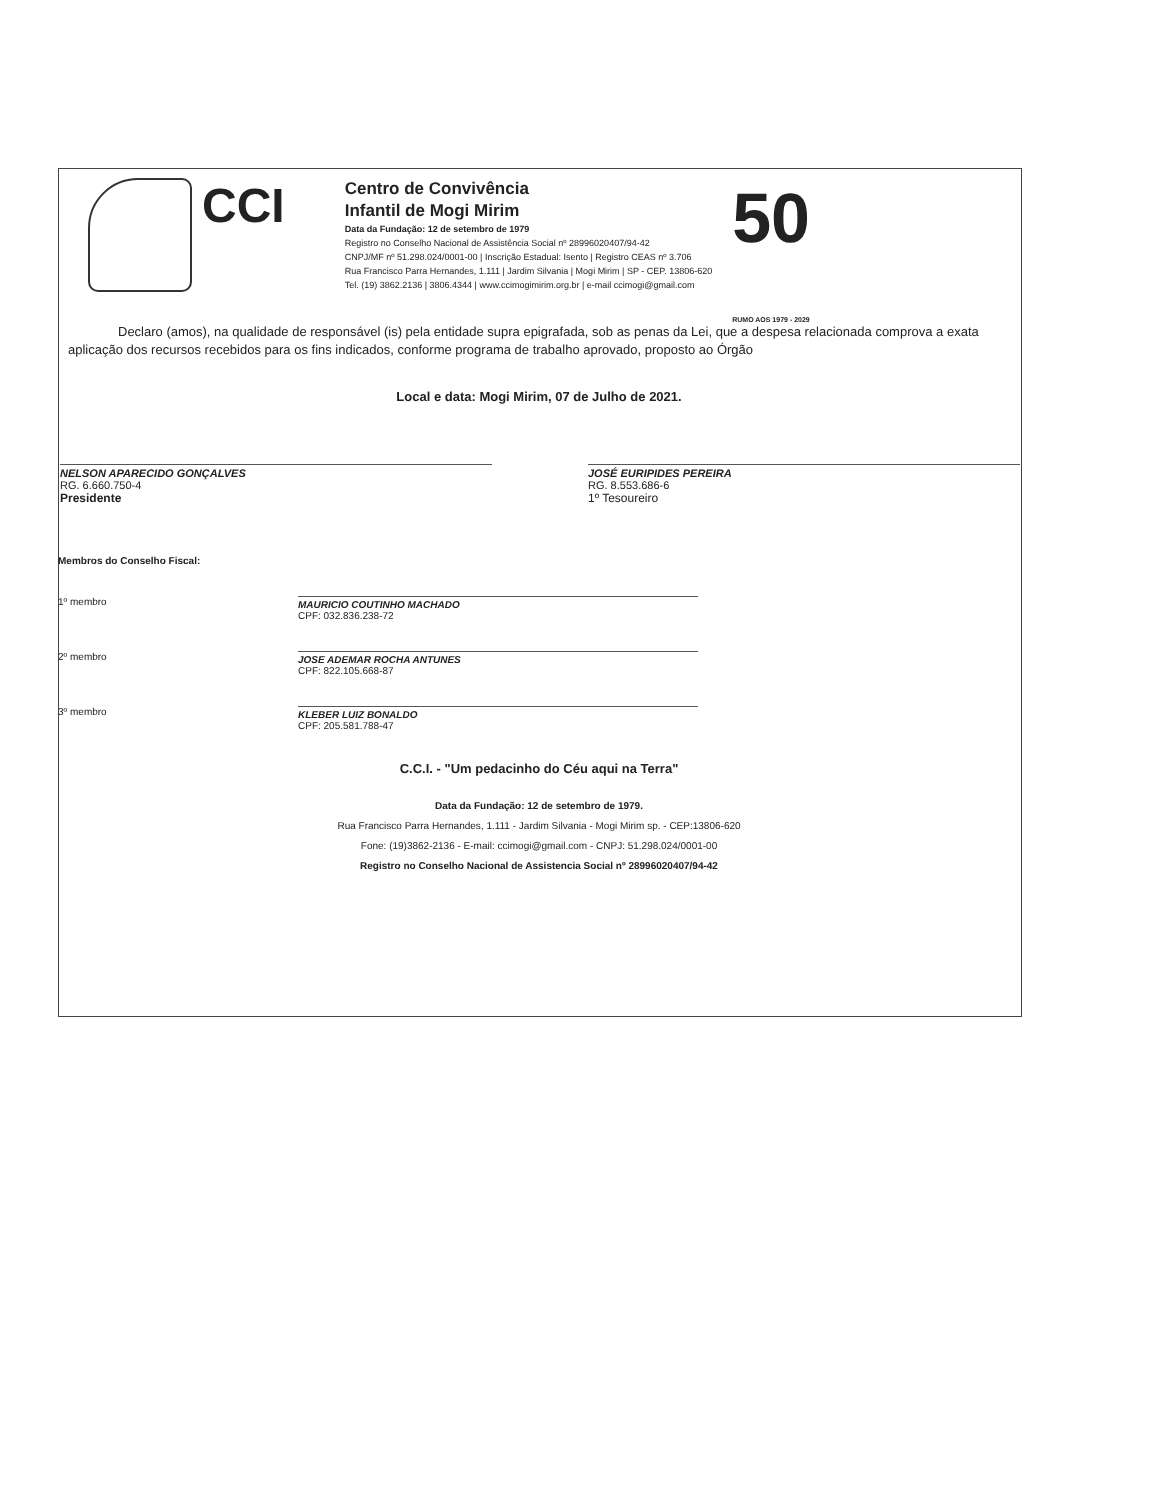CCI
Centro de Convivência
Infantil de Mogi Mirim
Data da Fundação: 12 de setembro de 1979
Registro no Conselho Nacional de Assistência Social nº 28996020407/94-42
CNPJ/MF nº 51.298.024/0001-00 | Inscrição Estadual: Isento | Registro CEAS nº 3.706
Rua Francisco Parra Hernandes, 1.111 | Jardim Silvania | Mogi Mirim | SP - CEP. 13806-620
Tel. (19) 3862.2136 | 3806.4344 | www.ccimogimirim.org.br | e-mail ccimogi@gmail.com
50 RUMO AOS 1979 - 2029
Declaro (amos), na qualidade de responsável (is) pela entidade supra epigrafada, sob as penas da Lei, que a despesa relacionada comprova a exata aplicação dos recursos recebidos para os fins indicados, conforme programa de trabalho aprovado, proposto ao Órgão
Local e data: Mogi Mirim, 07 de Julho de 2021.
NELSON APARECIDO GONÇALVES
RG. 6.660.750-4
Presidente
JOSÉ EURIPIDES PEREIRA
RG. 8.553.686-6
1º Tesoureiro
Membros do Conselho Fiscal:
1º membro MAURICIO COUTINHO MACHADO
CPF: 032.836.238-72
2º membro JOSE ADEMAR ROCHA ANTUNES
CPF: 822.105.668-87
3º membro KLEBER LUIZ BONALDO
CPF: 205.581.788-47
C.C.I. - "Um pedacinho do Céu aqui na Terra"
Data da Fundação: 12 de setembro de 1979.
Rua Francisco Parra Hernandes, 1.111 - Jardim Silvania - Mogi Mirim sp. - CEP:13806-620
Fone: (19)3862-2136 - E-mail: ccimogi@gmail.com - CNPJ: 51.298.024/0001-00
Registro no Conselho Nacional de Assistencia Social nº 28996020407/94-42